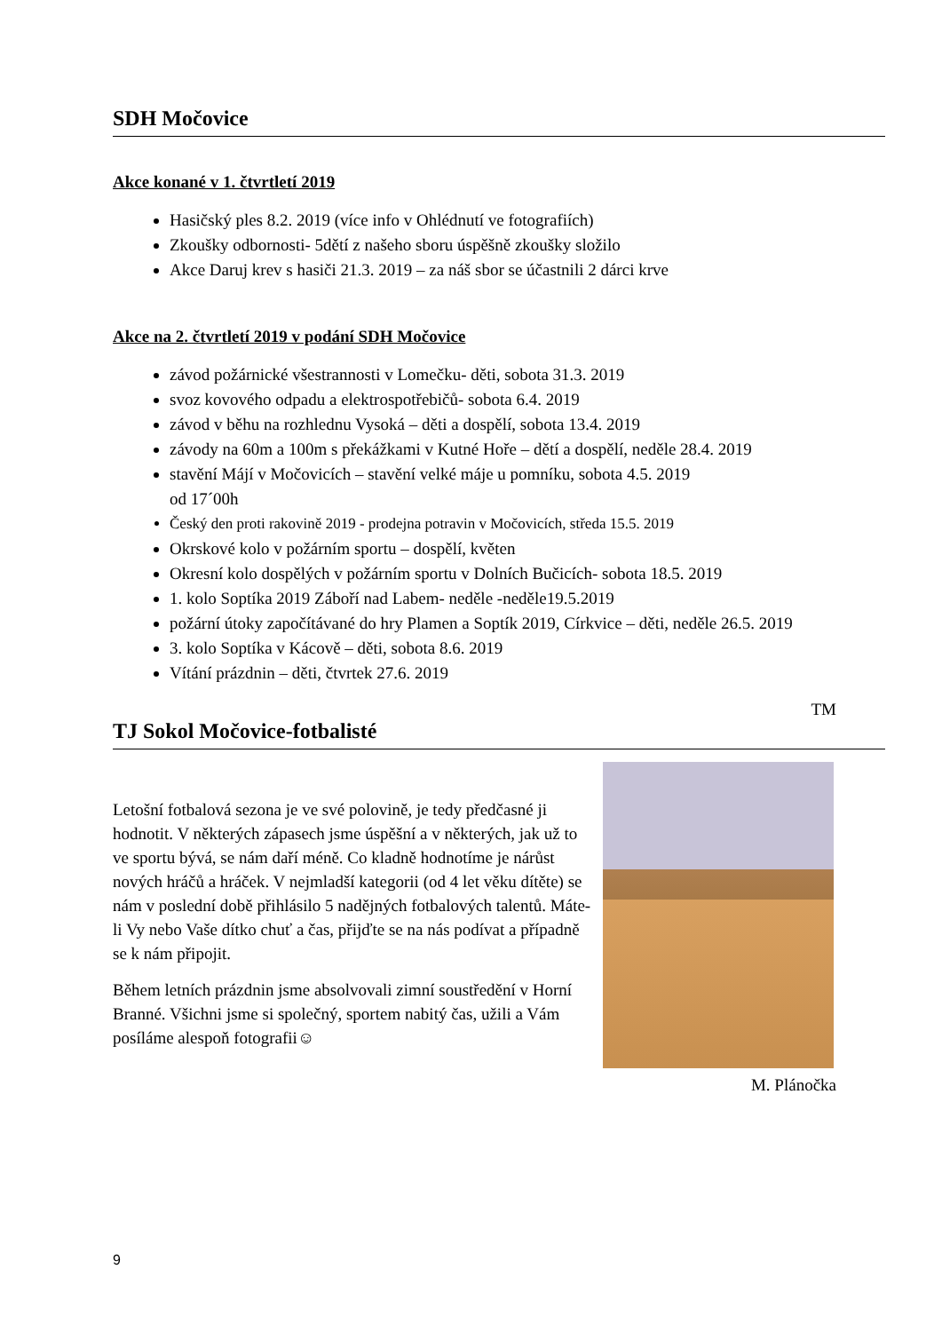SDH Močovice
Akce konané v 1. čtvrtletí 2019
Hasičský ples 8.2. 2019 (více info v Ohlédnutí ve fotografiích)
Zkoušky odbornosti- 5dětí z našeho sboru úspěšně zkoušky složilo
Akce Daruj krev s hasiči 21.3. 2019 – za náš sbor se účastnili 2 dárci krve
Akce na 2. čtvrtletí 2019 v podání SDH Močovice
závod požárnické všestrannosti v Lomečku- děti, sobota 31.3. 2019
svoz kovového odpadu a elektrospotřebičů- sobota 6.4. 2019
závod v běhu na rozhlednu Vysoká – děti a dospělí, sobota 13.4. 2019
závody na 60m a 100m s překážkami v Kutné Hoře – dětí a dospělí, neděle 28.4. 2019
stavění Májí v Močovicích – stavění velké máje u pomníku, sobota 4.5. 2019
od 17´00h
Český den proti rakovině 2019 - prodejna potravin v Močovicích, středa 15.5. 2019
Okrskové kolo v požárním sportu – dospělí, květen
Okresní kolo dospělých v požárním sportu v Dolních Bučicích- sobota 18.5. 2019
1. kolo Soptíka 2019 Záboří nad Labem- neděle -neděle19.5.2019
požární útoky započítávané do hry Plamen a Soptík 2019, Církvice – děti, neděle 26.5. 2019
3. kolo Soptíka v Kácově – děti, sobota 8.6. 2019
Vítání prázdnin – děti, čtvrtek 27.6. 2019
TM
TJ Sokol Močovice-fotbalisté
Letošní fotbalová sezona je ve své polovině, je tedy předčasné ji hodnotit. V některých zápasech jsme úspěšní a v některých, jak už to ve sportu bývá, se nám daří méně. Co kladně hodnotíme je nárůst nových hráčů a hráček. V nejmladší kategorii (od 4 let věku dítěte) se nám v poslední době přihlásilo 5 nadějných fotbalových talentů. Máte-li Vy nebo Vaše dítko chuť a čas, přijďte se na nás podívat a případně se k nám připojit.
Během letních prázdnin jsme absolvovali zimní soustředění v Horní Branné. Všichni jsme si společný, sportem nabitý čas, užili a Vám posíláme alespoň fotografii☺
M. Plánočka
9